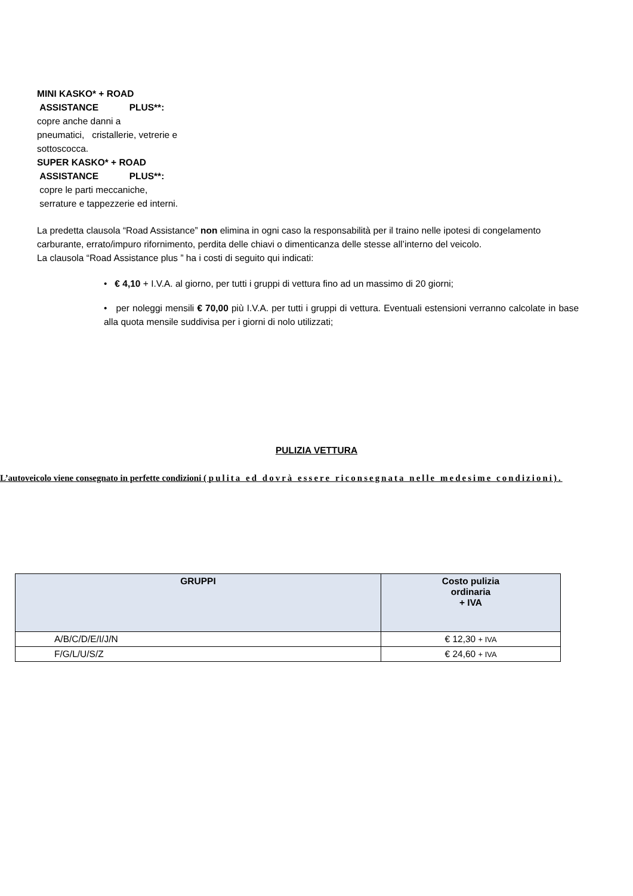MINI KASKO* + ROAD
ASSISTANCE PLUS**:
copre anche danni a
pneumatici, cristallerie, vetrerie e
sottoscocca.
SUPER KASKO* + ROAD
ASSISTANCE PLUS**:
copre le parti meccaniche,
serrature e tappezzerie ed interni.
La predetta clausola “Road Assistance” non elimina in ogni caso la responsabilità per il traino nelle ipotesi di congelamento carburante, errato/impuro rifornimento, perdita delle chiavi o dimenticanza delle stesse all’interno del veicolo.
La clausola “Road Assistance plus ” ha i costi di seguito qui indicati:
• € 4,10 + I.V.A. al giorno, per tutti i gruppi di vettura fino ad un massimo di 20 giorni;
• per noleggi mensili € 70,00 più I.V.A. per tutti i gruppi di vettura. Eventuali estensioni verranno calcolate in base alla quota mensile suddivisa per i giorni di nolo utilizzati;
PULIZIA VETTURA
L’autoveicolo viene consegnato in perfette condizioni ( pulita ed dovrà essere riconsegnata nelle medesime condizioni).
| GRUPPI | Costo pulizia ordinaria + IVA |
| --- | --- |
| A/B/C/D/E/I/J/N | € 12,30 + IVA |
| F/G/L/U/S/Z | € 24,60 + IVA |